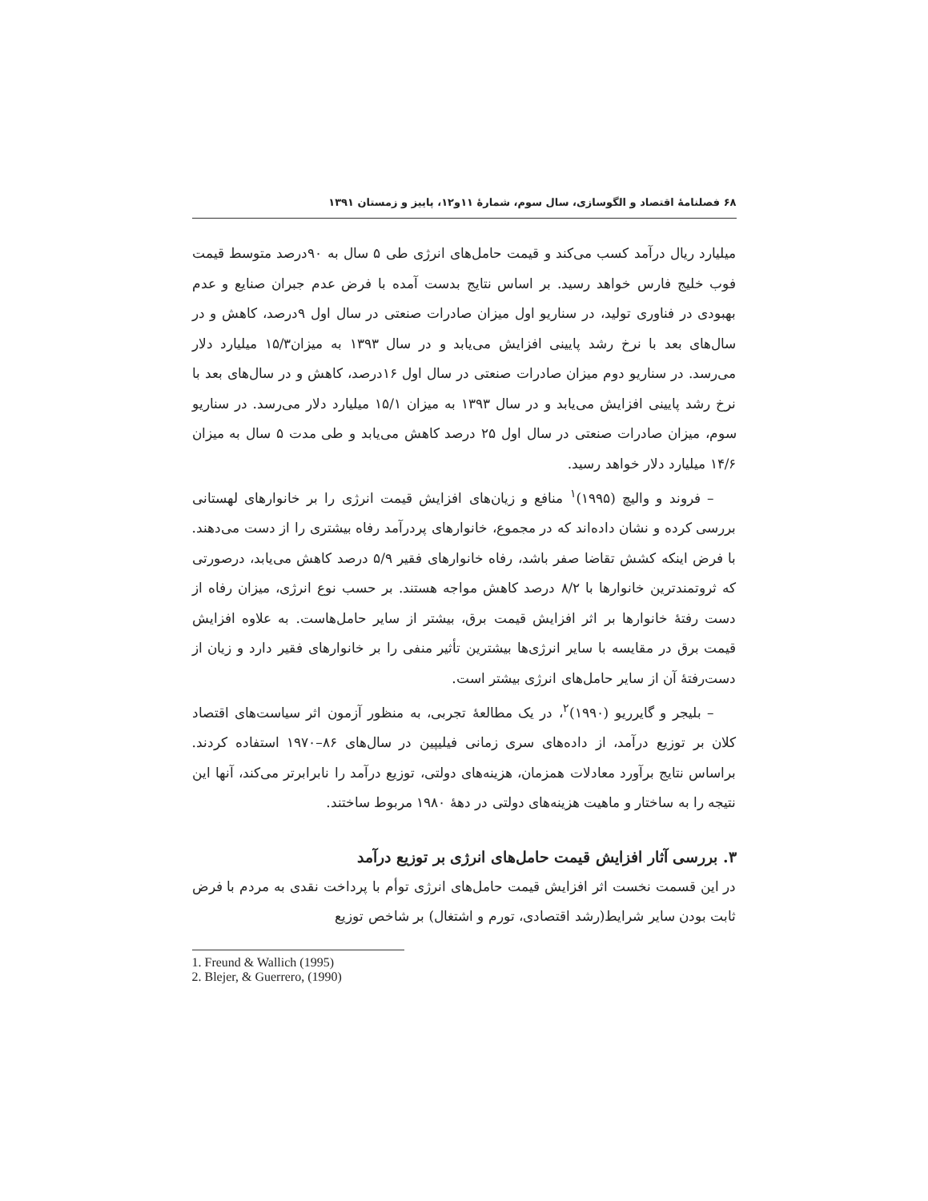۶۸ فصلنامهٔ اقتصاد و الگوسازی، سال سوم، شمارهٔ ۱۱و۱۲، پاییز و زمستان ۱۳۹۱
میلیارد ریال درآمد کسب می‌کند و قیمت حامل‌های انرژی طی ۵ سال به ۹۰درصد متوسط قیمت فوب خلیج فارس خواهد رسید. بر اساس نتایج بدست آمده با فرض عدم جبران صنایع و عدم بهبودی در فناوری تولید، در سناریو اول میزان صادرات صنعتی در سال اول ۹درصد، کاهش و در سال‌های بعد با نرخ رشد پایینی افزایش می‌یابد و در سال ۱۳۹۳ به میزان۱۵/۳ میلیارد دلار می‌رسد. در سناریو دوم میزان صادرات صنعتی در سال اول ۱۶درصد، کاهش و در سال‌های بعد با نرخ رشد پایینی افزایش می‌یابد و در سال ۱۳۹۳ به میزان ۱۵/۱ میلیارد دلار می‌رسد. در سناریو سوم، میزان صادرات صنعتی در سال اول ۲۵ درصد کاهش می‌یابد و طی مدت ۵ سال به میزان ۱۴/۶ میلیارد دلار خواهد رسید.
– فروند و والیچ (۱۹۹۵)<sup>۱</sup> منافع و زیان‌های افزایش قیمت انرژی را بر خانوارهای لهستانی بررسی کرده و نشان داده‌اند که در مجموع، خانوارهای پردرآمد رفاه بیشتری را از دست می‌دهند. با فرض اینکه کشش تقاضا صفر باشد، رفاه خانوارهای فقیر ۵/۹ درصد کاهش می‌یابد، درصورتی که ثروتمندترین خانوارها با ۸/۲ درصد کاهش مواجه هستند. بر حسب نوع انرژی، میزان رفاه از دست رفتهٔ خانوارها بر اثر افزایش قیمت برق، بیشتر از سایر حامل‌هاست. به علاوه افزایش قیمت برق در مقایسه با سایر انرژی‌ها بیشترین تأثیر منفی را بر خانوارهای فقیر دارد و زیان از دست‌رفتهٔ آن از سایر حامل‌های انرژی بیشتر است.
– بلیجر و گایرریو (۱۹۹۰)<sup>۲</sup>، در یک مطالعهٔ تجربی، به منظور آزمون اثر سیاست‌های اقتصاد کلان بر توزیع درآمد، از داده‌های سری زمانی فیلیپین در سال‌های ۸۶–۱۹۷۰ استفاده کردند. براساس نتایج برآورد معادلات همزمان، هزینه‌های دولتی، توزیع درآمد را نابرابرتر می‌کند، آنها این نتیجه را به ساختار و ماهیت هزینه‌های دولتی در دههٔ ۱۹۸۰ مربوط ساختند.
۳. بررسی آثار افزایش قیمت حامل‌های انرژی بر توزیع درآمد
در این قسمت نخست اثر افزایش قیمت حامل‌های انرژی توأم با پرداخت نقدی به مردم با فرض ثابت بودن سایر شرایط(رشد اقتصادی، تورم و اشتغال) بر شاخص توزیع
1. Freund & Wallich (1995) 2. Blejer, & Guerrero, (1990)